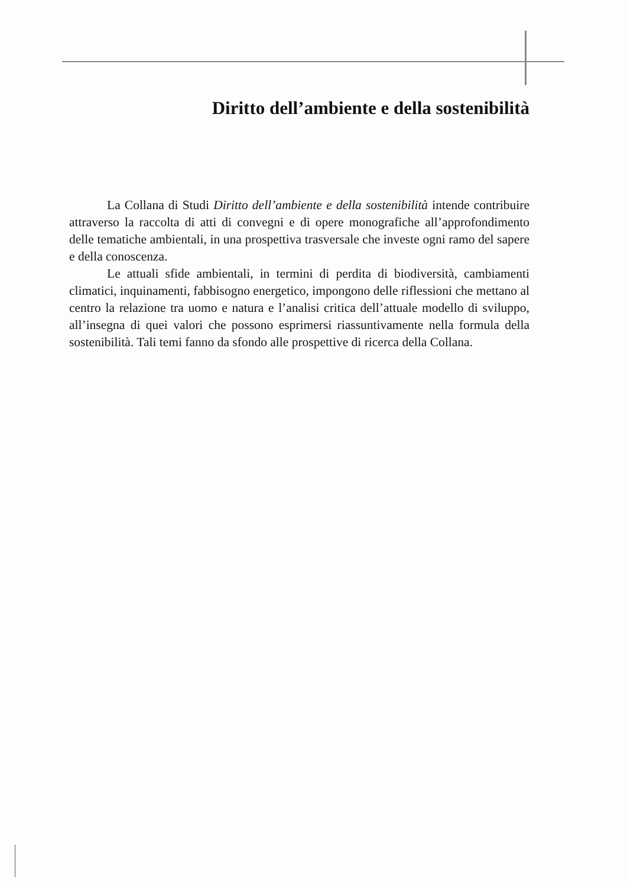Diritto dell’ambiente e della sostenibilità
La Collana di Studi Diritto dell’ambiente e della sostenibilità intende contribuire attraverso la raccolta di atti di convegni e di opere monografiche all’approfondimento delle tematiche ambientali, in una prospettiva trasversale che investe ogni ramo del sapere e della conoscenza.
Le attuali sfide ambientali, in termini di perdita di biodiversità, cambiamenti climatici, inquinamenti, fabbisogno energetico, impongono delle riflessioni che mettano al centro la relazione tra uomo e natura e l’analisi critica dell’attuale modello di sviluppo, all’insegna di quei valori che possono esprimersi riassuntivamente nella formula della sostenibilità. Tali temi fanno da sfondo alle prospettive di ricerca della Collana.